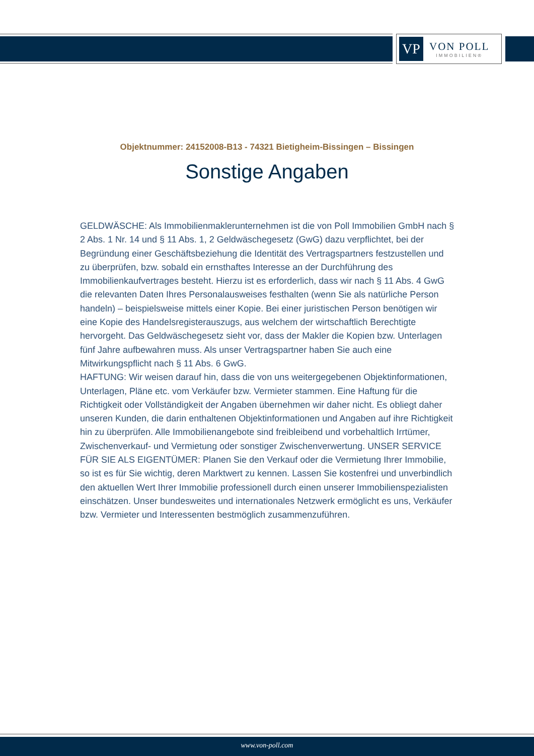VP
VON POLL
IMMOBILIEN®
Objektnummer: 24152008-B13 - 74321 Bietigheim-Bissingen – Bissingen
Sonstige Angaben
GELDWÄSCHE: Als Immobilienmaklerunternehmen ist die von Poll Immobilien GmbH nach § 2 Abs. 1 Nr. 14 und § 11 Abs. 1, 2 Geldwäschegesetz (GwG) dazu verpflichtet, bei der Begründung einer Geschäftsbeziehung die Identität des Vertragspartners festzustellen und zu überprüfen, bzw. sobald ein ernsthaftes Interesse an der Durchführung des Immobilienkaufvertrages besteht. Hierzu ist es erforderlich, dass wir nach § 11 Abs. 4 GwG die relevanten Daten Ihres Personalausweises festhalten (wenn Sie als natürliche Person handeln) – beispielsweise mittels einer Kopie. Bei einer juristischen Person benötigen wir eine Kopie des Handelsregisterauszugs, aus welchem der wirtschaftlich Berechtigte hervorgeht. Das Geldwäschegesetz sieht vor, dass der Makler die Kopien bzw. Unterlagen fünf Jahre aufbewahren muss. Als unser Vertragspartner haben Sie auch eine Mitwirkungspflicht nach § 11 Abs. 6 GwG.
HAFTUNG: Wir weisen darauf hin, dass die von uns weitergegebenen Objektinformationen, Unterlagen, Pläne etc. vom Verkäufer bzw. Vermieter stammen. Eine Haftung für die Richtigkeit oder Vollständigkeit der Angaben übernehmen wir daher nicht. Es obliegt daher unseren Kunden, die darin enthaltenen Objektinformationen und Angaben auf ihre Richtigkeit hin zu überprüfen. Alle Immobilienangebote sind freibleibend und vorbehaltlich Irrtümer, Zwischenverkauf- und Vermietung oder sonstiger Zwischenverwertung. UNSER SERVICE FÜR SIE ALS EIGENTÜMER: Planen Sie den Verkauf oder die Vermietung Ihrer Immobilie, so ist es für Sie wichtig, deren Marktwert zu kennen. Lassen Sie kostenfrei und unverbindlich den aktuellen Wert Ihrer Immobilie professionell durch einen unserer Immobilienspezialisten einschätzen. Unser bundesweites und internationales Netzwerk ermöglicht es uns, Verkäufer bzw. Vermieter und Interessenten bestmöglich zusammenzuführen.
www.von-poll.com